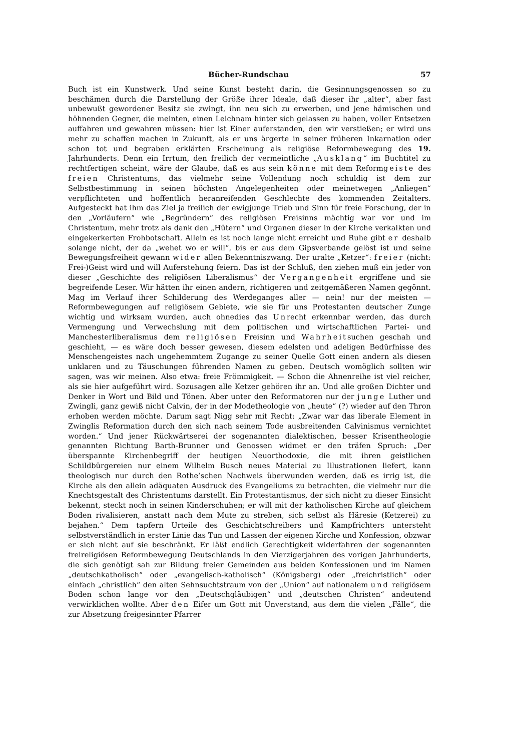Bücher-Rundschau 57
Buch ist ein Kunstwerk. Und seine Kunst besteht darin, die Gesinnungsgenossen so zu beschämen durch die Darstellung der Größe ihrer Ideale, daß dieser ihr „alter“, aber fast unbewußt gewordener Besitz sie zwingt, ihn neu sich zu erwerben, und jene hämischen und höhnenden Gegner, die meinten, einen Leichnam hinter sich gelassen zu haben, voller Entsetzen auffahren und gewahren müssen: hier ist Einer auferstanden, den wir verstießen; er wird uns mehr zu schaffen machen in Zukunft, als er uns ärgerte in seiner früheren Inkarnation oder schon tot und begraben erklärten Erscheinung als religiöse Reformbewegung des 19. Jahrhunderts. Denn ein Irrtum, den freilich der vermeintliche „Ausklang“ im Buchtitel zu rechtfertigen scheint, wäre der Glaube, daß es aus sein könne mit dem Reformgeiste des freien Christentums, das vielmehr seine Vollendung noch schuldig ist dem zur Selbstbestimmung in seinen höchsten Angelegenheiten oder meinetwegen „Anliegen“ verpflichteten und hoffentlich heranreifenden Geschlechte des kommenden Zeitalters. Aufgesteckt hat ihm das Ziel ja freilich der ewigjunge Trieb und Sinn für freie Forschung, der in den „Vorläufern“ wie „Begründern“ des religiösen Freisinns mächtig war vor und im Christentum, mehr trotz als dank den „Hütern“ und Organen dieser in der Kirche verkalkten und eingekerkerten Frohbotschaft. Allein es ist noch lange nicht erreicht und Ruhe gibt er deshalb solange nicht, der da „wehet wo er will“, bis er aus dem Gipsverbande gelöst ist und seine Bewegungsfreiheit gewann wider allen Bekenntniszwang. Der uralte „Ketzer“: freier (nicht: Frei-)Geist wird und will Auferstehung feiern. Das ist der Schluß, den ziehen muß ein jeder von dieser „Geschichte des religiösen Liberalismus“ der Vergangenheit ergriffene und sie begreifende Leser. Wir hätten ihr einen andern, richtigeren und zeitgemäßeren Namen gegönnt. Mag im Verlauf ihrer Schilderung des Werdeganges aller — nein! nur der meisten — Reformbewegungen auf religiösem Gebiete, wie sie für uns Protestanten deutscher Zunge wichtig und wirksam wurden, auch ohnedies das Unrecht erkennbar werden, das durch Vermengung und Verwechslung mit dem politischen und wirtschaftlichen Partei- und Manchesterliberalismus dem religiösen Freisinn und Wahrheitsuchen geschah und geschieht, — es wäre doch besser gewesen, diesem edelsten und adeligen Bedürfnisse des Menschengeistes nach ungehemmtem Zugange zu seiner Quelle Gott einen andern als diesen unklaren und zu Täuschungen führenden Namen zu geben. Deutsch womöglich sollten wir sagen, was wir meinen. Also etwa: freie Frömmigkeit. — Schon die Ahnenreihe ist viel reicher, als sie hier aufgeführt wird. Sozusagen alle Ketzer gehören ihr an. Und alle großen Dichter und Denker in Wort und Bild und Tönen. Aber unter den Reformatoren nur der junge Luther und Zwingli, ganz gewiß nicht Calvin, der in der Modetheologie von „heute“ (?) wieder auf den Thron erhoben werden möchte. Darum sagt Nigg sehr mit Recht: „Zwar war das liberale Element in Zwinglis Reformation durch den sich nach seinem Tode ausbreitenden Calvinismus vernichtet worden.“ Und jener Rückwärtserei der sogenannten dialektischen, besser Krisentheologie genannten Richtung Barth-Brunner und Genossen widmet er den träfen Spruch: „Der überspannte Kirchenbegriff der heutigen Neuorthodoxie, die mit ihren geistlichen Schildbürgereien nur einem Wilhelm Busch neues Material zu Illustrationen liefert, kann theologisch nur durch den Rothe’schen Nachweis überwunden werden, daß es irrig ist, die Kirche als den allein adäquaten Ausdruck des Evangeliums zu betrachten, die vielmehr nur die Knechtsgestalt des Christentums darstellt. Ein Protestantismus, der sich nicht zu dieser Einsicht bekennt, steckt noch in seinen Kinderschuhen; er will mit der katholischen Kirche auf gleichem Boden rivalisieren, anstatt nach dem Mute zu streben, sich selbst als Häresie (Ketzerei) zu bejahen.“ Dem tapfern Urteile des Geschichtschreibers und Kampfrichters untersteht selbstverständlich in erster Linie das Tun und Lassen der eigenen Kirche und Konfession, obzwar er sich nicht auf sie beschränkt. Er läßt endlich Gerechtigkeit widerfahren der sogenannten freireligiösen Reformbewegung Deutschlands in den Vierzigerjahren des vorigen Jahrhunderts, die sich genötigt sah zur Bildung freier Gemeinden aus beiden Konfessionen und im Namen „deutschkatholisch“ oder „evangelisch-katholisch“ (Königsberg) oder „freichristlich“ oder einfach „christlich“ den alten Sehnsuchtstraum von der „Union“ auf nationalem und religiösem Boden schon lange vor den „Deutschgläubigen“ und „deutschen Christen“ andeutend verwirklichen wollte. Aber den Eifer um Gott mit Unverstand, aus dem die vielen „Fälle“, die zur Absetzung freigesinnter Pfarrer